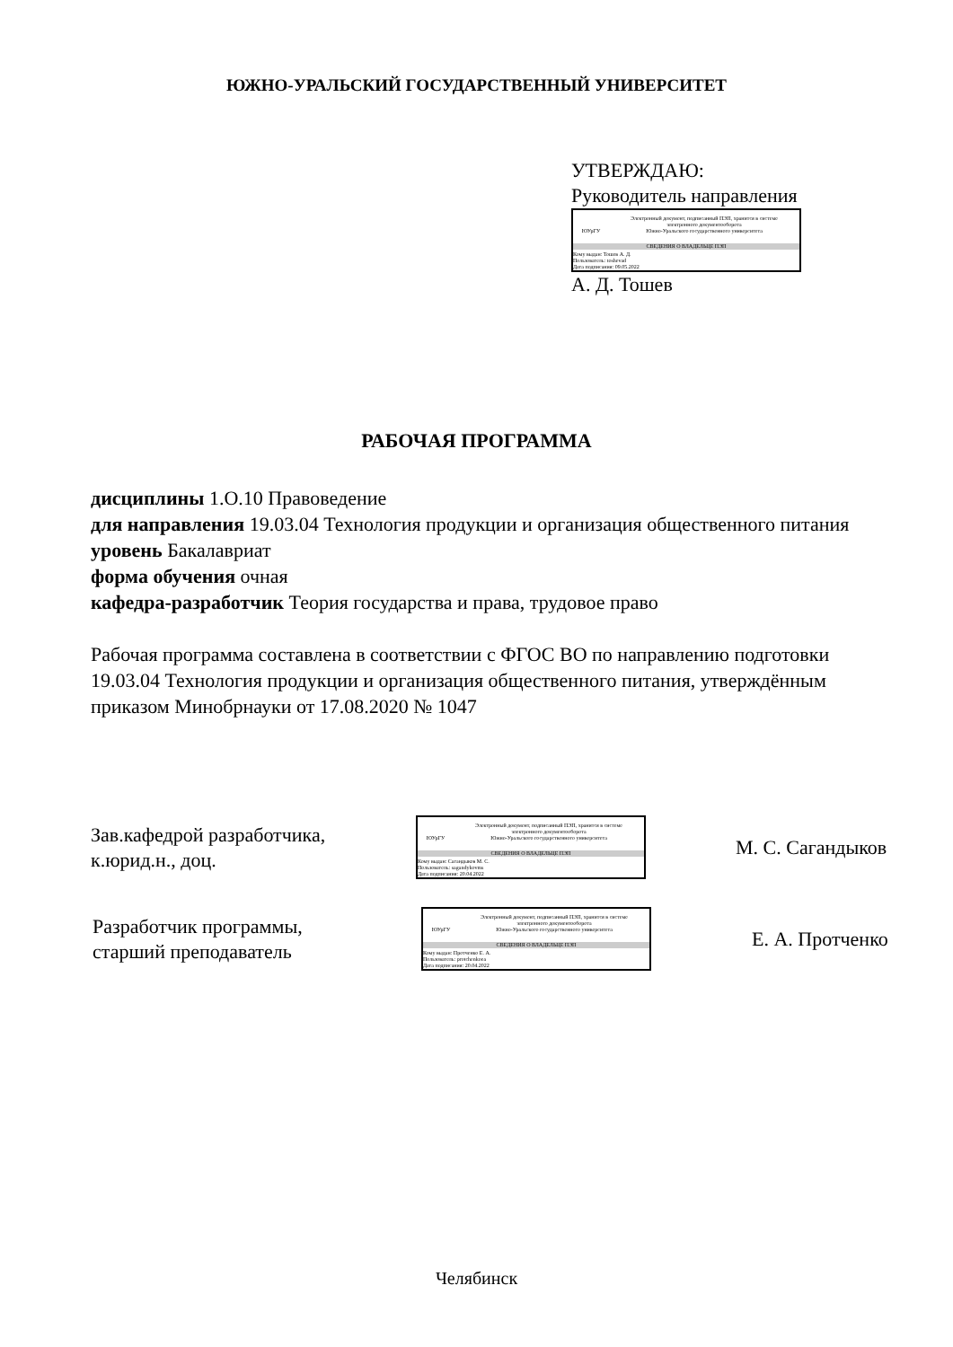ЮЖНО-УРАЛЬСКИЙ ГОСУДАРСТВЕННЫЙ УНИВЕРСИТЕТ
УТВЕРЖДАЮ:
Руководитель направления
ЮУрГУ
Электронный документ, подписанный ПЭП, хранится в системе
электронного документооборота
Южно-Уральского государственного университета
СВЕДЕНИЯ О ВЛАДЕЛЬЦЕ ПЭП
Кому выдан: Тошев А. Д.
Пользователь: toshevad
Дата подписания: 09.05.2022
А. Д. Тошев
РАБОЧАЯ ПРОГРАММА
дисциплины 1.О.10 Правоведение
для направления 19.03.04 Технология продукции и организация общественного питания
уровень Бакалавриат
форма обучения очная
кафедра-разработчик Теория государства и права, трудовое право
Рабочая программа составлена в соответствии с ФГОС ВО по направлению подготовки 19.03.04 Технология продукции и организация общественного питания, утверждённым приказом Минобрнауки от 17.08.2020 № 1047
Зав.кафедрой разработчика,
к.юрид.н., доц.
ЮУрГУ
Электронный документ, подписанный ПЭП, хранится в системе
электронного документооборота
Южно-Уральского государственного университета
СВЕДЕНИЯ О ВЛАДЕЛЬЦЕ ПЭП
Кому выдан: Сагандыков М. С.
Пользователь: sagandykovms
Дата подписания: 20.04.2022
М. С. Сагандыков
Разработчик программы,
старший преподаватель
ЮУрГУ
Электронный документ, подписанный ПЭП, хранится в системе
электронного документооборота
Южно-Уральского государственного университета
СВЕДЕНИЯ О ВЛАДЕЛЬЦЕ ПЭП
Кому выдан: Протченко Е. А.
Пользователь: protchenkoea
Дата подписания: 20.04.2022
Е. А. Протченко
Челябинск